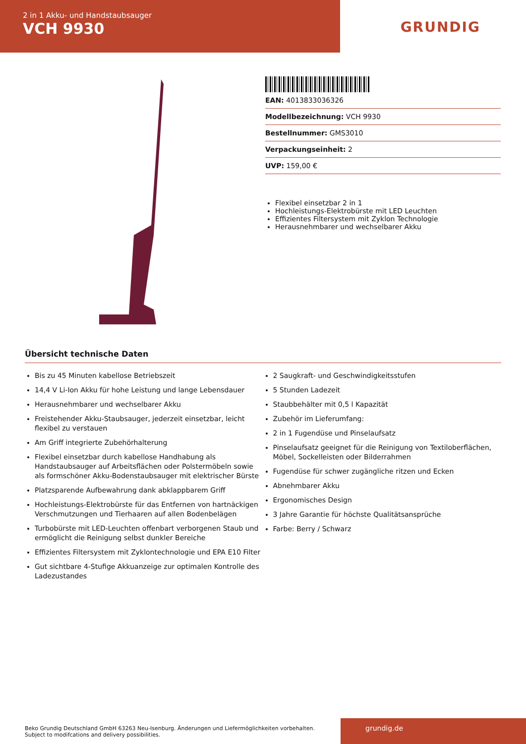2 in 1 Akku- und Handstaubsauger
VCH 9930
GRUNDIG
EAN: 4013833036326
Modellbezeichnung: VCH 9930
Bestellnummer: GMS3010
Verpackungseinheit: 2
UVP: 159,00 €
Flexibel einsetzbar 2 in 1
Hochleistungs-Elektrobürste mit LED Leuchten
Effizientes Filtersystem mit Zyklon Technologie
Herausnehmbarer und wechselbarer Akku
Übersicht technische Daten
Bis zu 45 Minuten kabellose Betriebszeit
14,4 V Li-Ion Akku für hohe Leistung und lange Lebensdauer
Herausnehmbarer und wechselbarer Akku
Freistehender Akku-Staubsauger, jederzeit einsetzbar, leicht flexibel zu verstauen
Am Griff integrierte Zubehörhalterung
Flexibel einsetzbar durch kabellose Handhabung als Handstaubsauger auf Arbeitsflächen oder Polstermöbeln sowie als formschöner Akku-Bodenstaubsauger mit elektrischer Bürste
Platzsparende Aufbewahrung dank abklappbarem Griff
Hochleistungs-Elektrobürste für das Entfernen von hartnäckigen Verschmutzungen und Tierhaaren auf allen Bodenbelägen
Turbobürste mit LED-Leuchten offenbart verborgenen Staub und ermöglicht die Reinigung selbst dunkler Bereiche
Effizientes Filtersystem mit Zyklontechnologie und EPA E10 Filter
Gut sichtbare 4-Stufige Akkuanzeige zur optimalen Kontrolle des Ladezustandes
2 Saugkraft- und Geschwindigkeitsstufen
5 Stunden Ladezeit
Staubbehälter mit 0,5 l Kapazität
Zubehör im Lieferumfang:
2 in 1 Fugendüse und Pinselaufsatz
Pinselaufsatz geeignet für die Reinigung von Textiloberflächen, Möbel, Sockelleisten oder Bilderrahmen
Fugendüse für schwer zugängliche ritzen und Ecken
Abnehmbarer Akku
Ergonomisches Design
3 Jahre Garantie für höchste Qualitätsansprüche
Farbe: Berry / Schwarz
Beko Grundig Deutschland GmbH 63263 Neu-Isenburg. Änderungen und Liefermöglichkeiten vorbehalten.
Subject to modifcations and delivery possibilities.
grundig.de